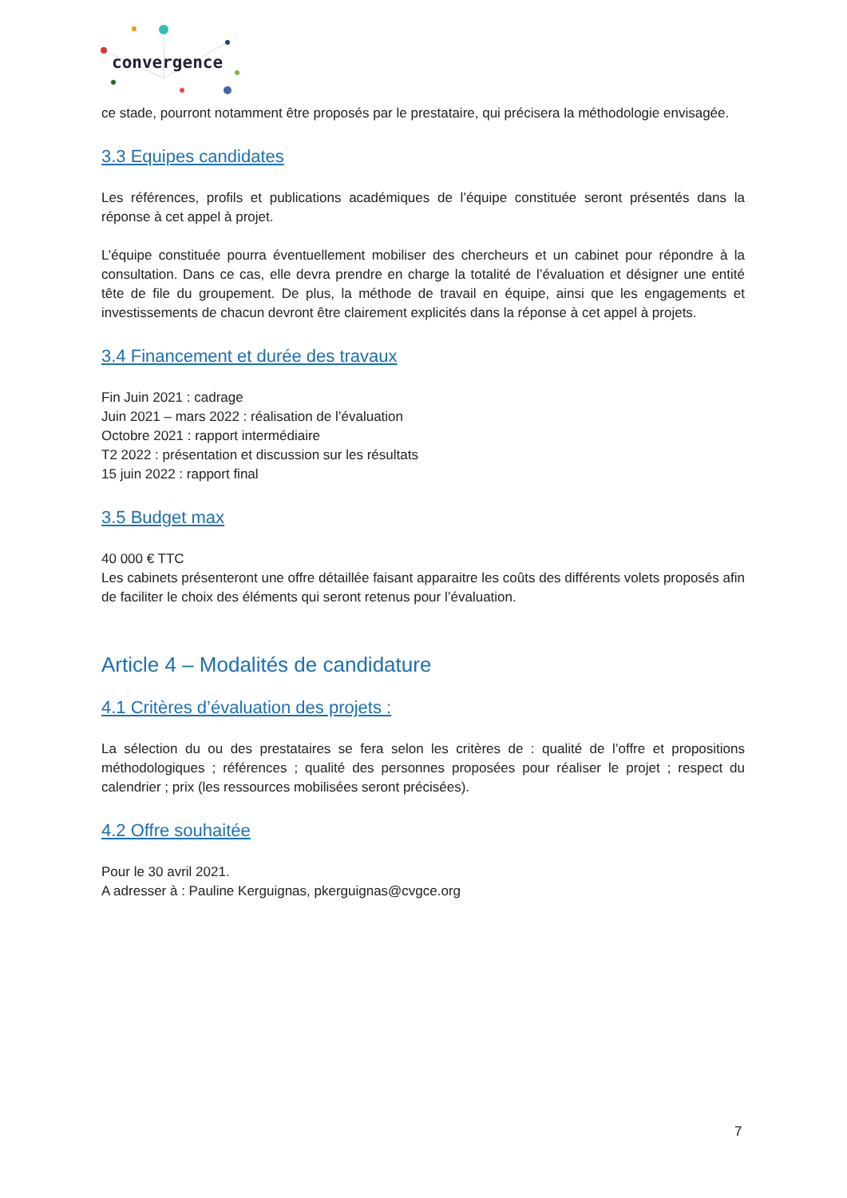convergence
ce stade, pourront notamment être proposés par le prestataire, qui précisera la méthodologie envisagée.
3.3 Equipes candidates
Les références, profils et publications académiques de l’équipe constituée seront présentés dans la réponse à cet appel à projet.
L’équipe constituée pourra éventuellement mobiliser des chercheurs et un cabinet pour répondre à la consultation. Dans ce cas, elle devra prendre en charge la totalité de l’évaluation et désigner une entité tête de file du groupement. De plus, la méthode de travail en équipe, ainsi que les engagements et investissements de chacun devront être clairement explicités dans la réponse à cet appel à projets.
3.4 Financement et durée des travaux
Fin Juin 2021 : cadrage
Juin 2021 – mars 2022 : réalisation de l’évaluation
Octobre 2021 : rapport intermédiaire
T2 2022 : présentation et discussion sur les résultats
15 juin 2022 : rapport final
3.5 Budget max
40 000 € TTC
Les cabinets présenteront une offre détaillée faisant apparaitre les coûts des différents volets proposés afin de faciliter le choix des éléments qui seront retenus pour l’évaluation.
Article 4 – Modalités de candidature
4.1 Critères d’évaluation des projets :
La sélection du ou des prestataires se fera selon les critères de : qualité de l’offre et propositions méthodologiques ; références ; qualité des personnes proposées pour réaliser le projet ; respect du calendrier ; prix (les ressources mobilisées seront précisées).
4.2 Offre souhaitée
Pour le 30 avril 2021.
A adresser à : Pauline Kerguignas, pkerguignas@cvgce.org
7